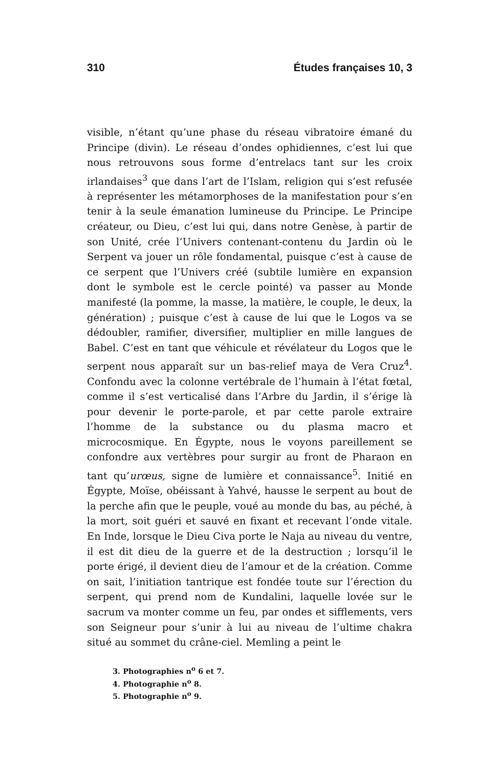310 Études françaises 10, 3
visible, n’étant qu’une phase du réseau vibratoire émané du Principe (divin). Le réseau d’ondes ophidiennes, c’est lui que nous retrouvons sous forme d’entrelacs tant sur les croix irlandaises<sup>3</sup> que dans l’art de l’Islam, religion qui s’est refusée à représenter les métamorphoses de la manifestation pour s’en tenir à la seule émanation lumineuse du Principe. Le Principe créateur, ou Dieu, c’est lui qui, dans notre Genèse, à partir de son Unité, crée l’Univers contenant-contenu du Jardin où le Serpent va jouer un rôle fondamental, puisque c’est à cause de ce serpent que l’Univers créé (subtile lumière en expansion dont le symbole est le cercle pointé) va passer au Monde manifesté (la pomme, la masse, la matière, le couple, le deux, la génération) ; puisque c’est à cause de lui que le Logos va se dédoubler, ramifier, diversifier, multiplier en mille langues de Babel. C’est en tant que véhicule et révélateur du Logos que le serpent nous apparaît sur un bas-relief maya de Vera Cruz<sup>4</sup>. Confondu avec la colonne vertébrale de l’humain à l’état fœtal, comme il s’est verticalisé dans l’Arbre du Jardin, il s’érige là pour devenir le porte-parole, et par cette parole extraire l’homme de la substance ou du plasma macro et microcosmique. En Égypte, nous le voyons pareillement se confondre aux vertèbres pour surgir au front de Pharaon en tant qu’urœus, signe de lumière et connaissance<sup>5</sup>. Initié en Égypte, Moïse, obéissant à Yahvé, hausse le serpent au bout de la perche afin que le peuple, voué au monde du bas, au péché, à la mort, soit guéri et sauvé en fixant et recevant l’onde vitale. En Inde, lorsque le Dieu Civa porte le Naja au niveau du ventre, il est dit dieu de la guerre et de la destruction ; lorsqu’il le porte érigé, il devient dieu de l’amour et de la création. Comme on sait, l’initiation tantrique est fondée toute sur l’érection du serpent, qui prend nom de Kundalini, laquelle lovée sur le sacrum va monter comme un feu, par ondes et sifflements, vers son Seigneur pour s’unir à lui au niveau de l’ultime chakra situé au sommet du crâne-ciel. Memling a peint le
3. Photographies n<sup>o</sup> 6 et 7.
4. Photographie n<sup>o</sup> 8.
5. Photographie n<sup>o</sup> 9.